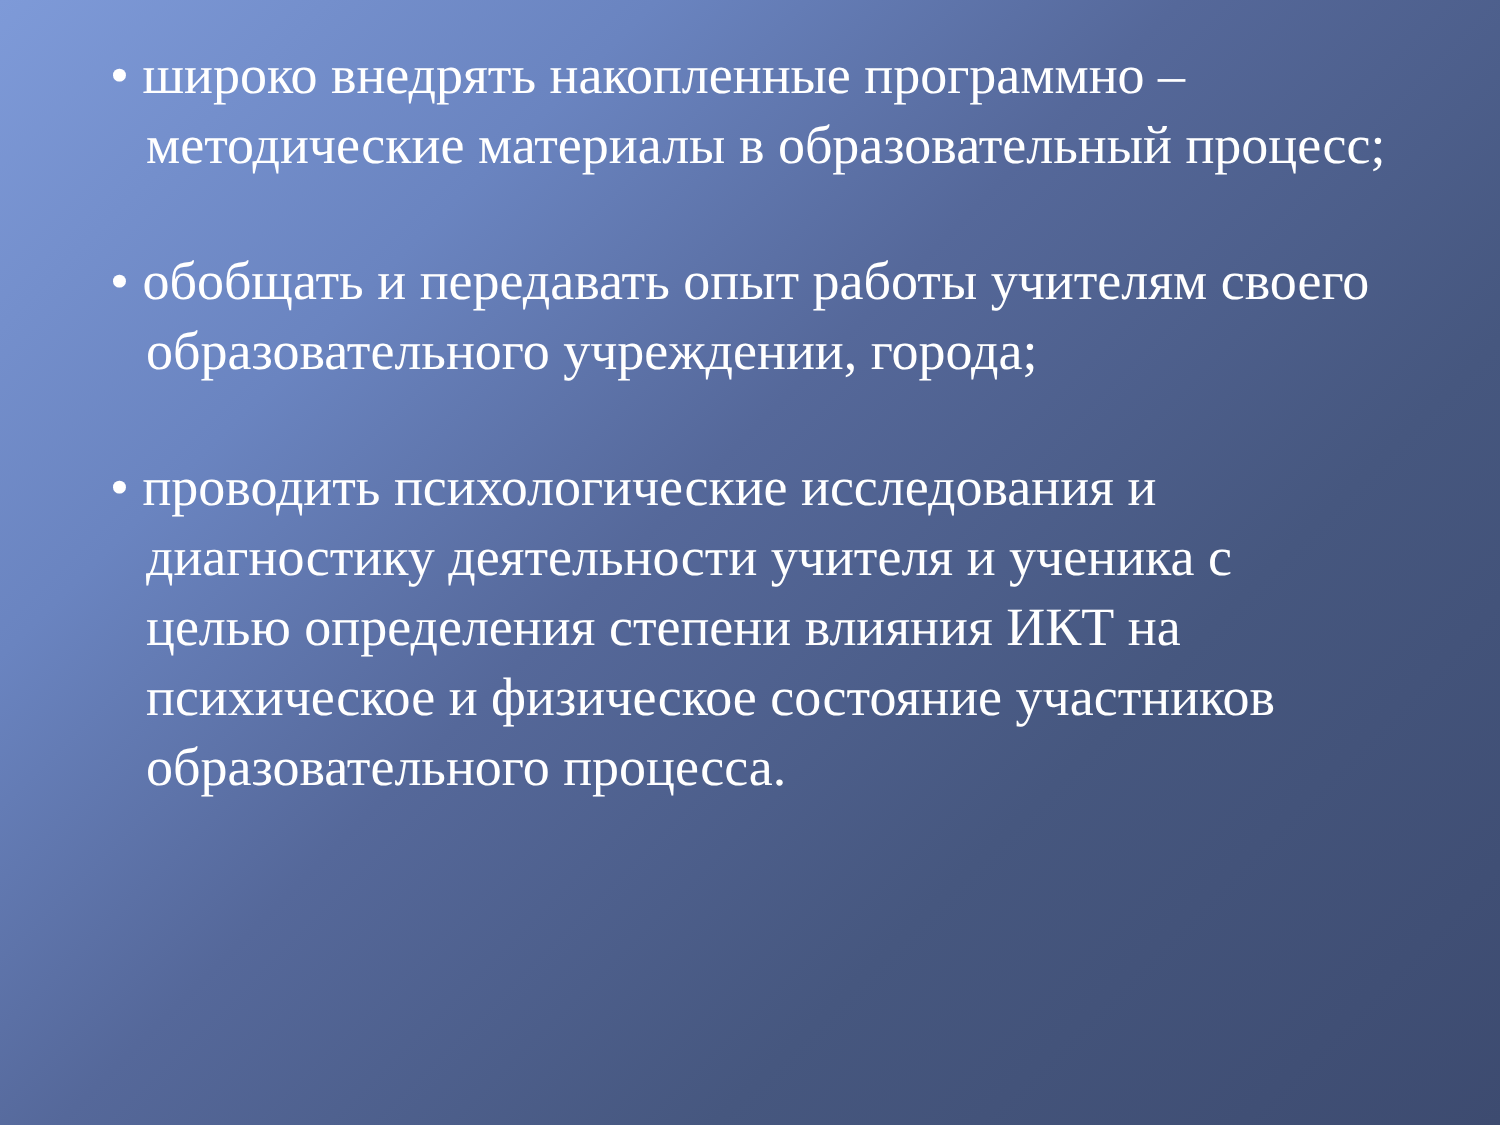• широко внедрять накопленные программно – методические материалы в образовательный процесс;
• обобщать и передавать опыт работы учителям своего образовательного учреждении, города;
• проводить психологические исследования и диагностику деятельности учителя и ученика с целью определения степени влияния ИКТ на психическое и физическое состояние участников образовательного процесса.